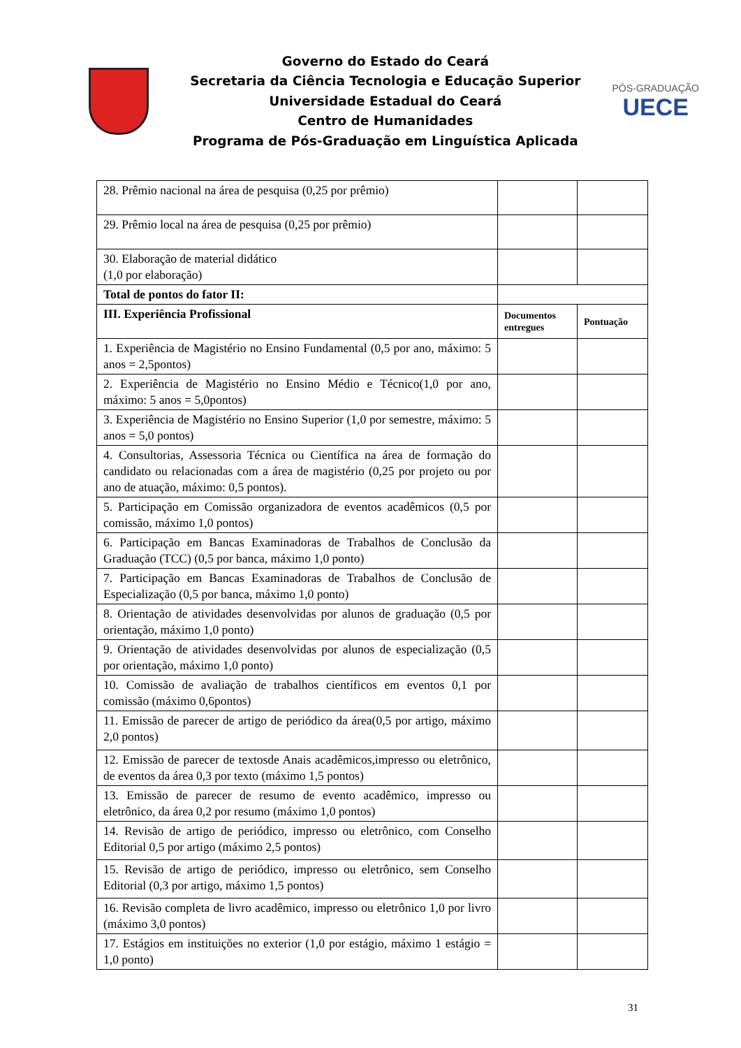Governo do Estado do Ceará
Secretaria da Ciência Tecnologia e Educação Superior
Universidade Estadual do Ceará
Centro de Humanidades
Programa de Pós-Graduação em Linguística Aplicada
PÓS-GRADUAÇÃO
UECE
| 28. Prêmio nacional na área de pesquisa (0,25 por prêmio) | | |
| 29. Prêmio local na área de pesquisa (0,25 por prêmio) | | |
| 30. Elaboração de material didático (1,0 por elaboração) | | |
| Total de pontos do fator II: | | |
| III. Experiência Profissional | Documentos entregues | Pontuação |
| 1. Experiência de Magistério no Ensino Fundamental (0,5 por ano, máximo: 5 anos = 2,5pontos) | | |
| 2. Experiência de Magistério no Ensino Médio e Técnico(1,0 por ano, máximo: 5 anos = 5,0pontos) | | |
| 3. Experiência de Magistério no Ensino Superior (1,0 por semestre, máximo: 5 anos = 5,0 pontos) | | |
| 4. Consultorias, Assessoria Técnica ou Científica na área de formação do candidato ou relacionadas com a área de magistério (0,25 por projeto ou por ano de atuação, máximo: 0,5 pontos). | | |
| 5. Participação em Comissão organizadora de eventos acadêmicos (0,5 por comissão, máximo 1,0 pontos) | | |
| 6. Participação em Bancas Examinadoras de Trabalhos de Conclusão da Graduação (TCC) (0,5 por banca, máximo 1,0 ponto) | | |
| 7. Participação em Bancas Examinadoras de Trabalhos de Conclusão de Especialização (0,5 por banca, máximo 1,0 ponto) | | |
| 8. Orientação de atividades desenvolvidas por alunos de graduação (0,5 por orientação, máximo 1,0 ponto) | | |
| 9. Orientação de atividades desenvolvidas por alunos de especialização (0,5 por orientação, máximo 1,0 ponto) | | |
| 10. Comissão de avaliação de trabalhos científicos em eventos 0,1 por comissão (máximo 0,6pontos) | | |
| 11. Emissão de parecer de artigo de periódico da área(0,5 por artigo, máximo 2,0 pontos) | | |
| 12. Emissão de parecer de textosde Anais acadêmicos,impresso ou eletrônico, de eventos da área 0,3 por texto (máximo 1,5 pontos) | | |
| 13. Emissão de parecer de resumo de evento acadêmico, impresso ou eletrônico, da área 0,2 por resumo (máximo 1,0 pontos) | | |
| 14. Revisão de artigo de periódico, impresso ou eletrônico, com Conselho Editorial 0,5 por artigo (máximo 2,5 pontos) | | |
| 15. Revisão de artigo de periódico, impresso ou eletrônico, sem Conselho Editorial (0,3 por artigo, máximo 1,5 pontos) | | |
| 16. Revisão completa de livro acadêmico, impresso ou eletrônico 1,0 por livro (máximo 3,0 pontos) | | |
| 17. Estágios em instituições no exterior (1,0 por estágio, máximo 1 estágio = 1,0 ponto) | | |
31